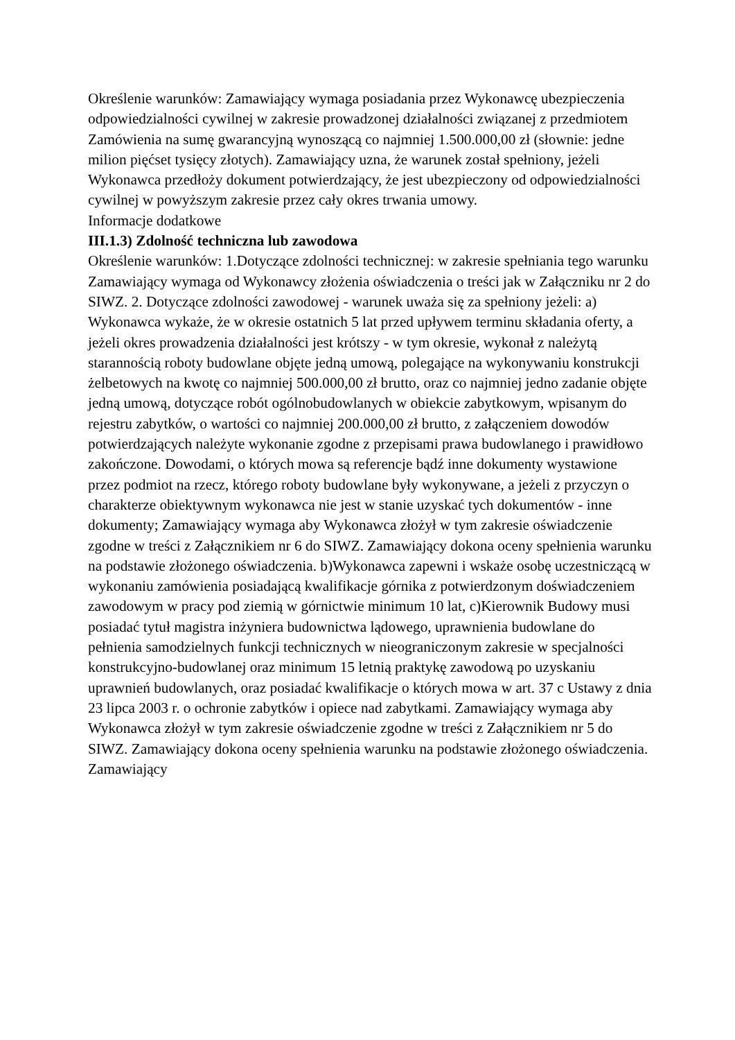Określenie warunków: Zamawiający wymaga posiadania przez Wykonawcę ubezpieczenia odpowiedzialności cywilnej w zakresie prowadzonej działalności związanej z przedmiotem Zamówienia na sumę gwarancyjną wynoszącą co najmniej 1.500.000,00 zł (słownie: jedne milion pięćset tysięcy złotych). Zamawiający uzna, że warunek został spełniony, jeżeli Wykonawca przedłoży dokument potwierdzający, że jest ubezpieczony od odpowiedzialności cywilnej w powyższym zakresie przez cały okres trwania umowy.
Informacje dodatkowe
III.1.3) Zdolność techniczna lub zawodowa
Określenie warunków: 1.Dotyczące zdolności technicznej: w zakresie spełniania tego warunku Zamawiający wymaga od Wykonawcy złożenia oświadczenia o treści jak w Załączniku nr 2 do SIWZ. 2. Dotyczące zdolności zawodowej - warunek uważa się za spełniony jeżeli: a) Wykonawca wykaże, że w okresie ostatnich 5 lat przed upływem terminu składania oferty, a jeżeli okres prowadzenia działalności jest krótszy - w tym okresie, wykonał z należytą starannością roboty budowlane objęte jedną umową, polegające na wykonywaniu konstrukcji żelbetowych na kwotę co najmniej 500.000,00 zł brutto, oraz co najmniej jedno zadanie objęte jedną umową, dotyczące robót ogólnobudowlanych w obiekcie zabytkowym, wpisanym do rejestru zabytków, o wartości co najmniej 200.000,00 zł brutto, z załączeniem dowodów potwierdzających należyte wykonanie zgodne z przepisami prawa budowlanego i prawidłowo zakończone. Dowodami, o których mowa są referencje bądź inne dokumenty wystawione przez podmiot na rzecz, którego roboty budowlane były wykonywane, a jeżeli z przyczyn o charakterze obiektywnym wykonawca nie jest w stanie uzyskać tych dokumentów - inne dokumenty; Zamawiający wymaga aby Wykonawca złożył w tym zakresie oświadczenie zgodne w treści z Załącznikiem nr 6 do SIWZ. Zamawiający dokona oceny spełnienia warunku na podstawie złożonego oświadczenia. b)Wykonawca zapewni i wskaże osobę uczestniczącą w wykonaniu zamówienia posiadającą kwalifikacje górnika z potwierdzonym doświadczeniem zawodowym w pracy pod ziemią w górnictwie minimum 10 lat, c)Kierownik Budowy musi posiadać tytuł magistra inżyniera budownictwa lądowego, uprawnienia budowlane do pełnienia samodzielnych funkcji technicznych w nieograniczonym zakresie w specjalności konstrukcyjno-budowlanej oraz minimum 15 letnią praktykę zawodową po uzyskaniu uprawnień budowlanych, oraz posiadać kwalifikacje o których mowa w art. 37 c Ustawy z dnia 23 lipca 2003 r. o ochronie zabytków i opiece nad zabytkami. Zamawiający wymaga aby Wykonawca złożył w tym zakresie oświadczenie zgodne w treści z Załącznikiem nr 5 do SIWZ. Zamawiający dokona oceny spełnienia warunku na podstawie złożonego oświadczenia. Zamawiający